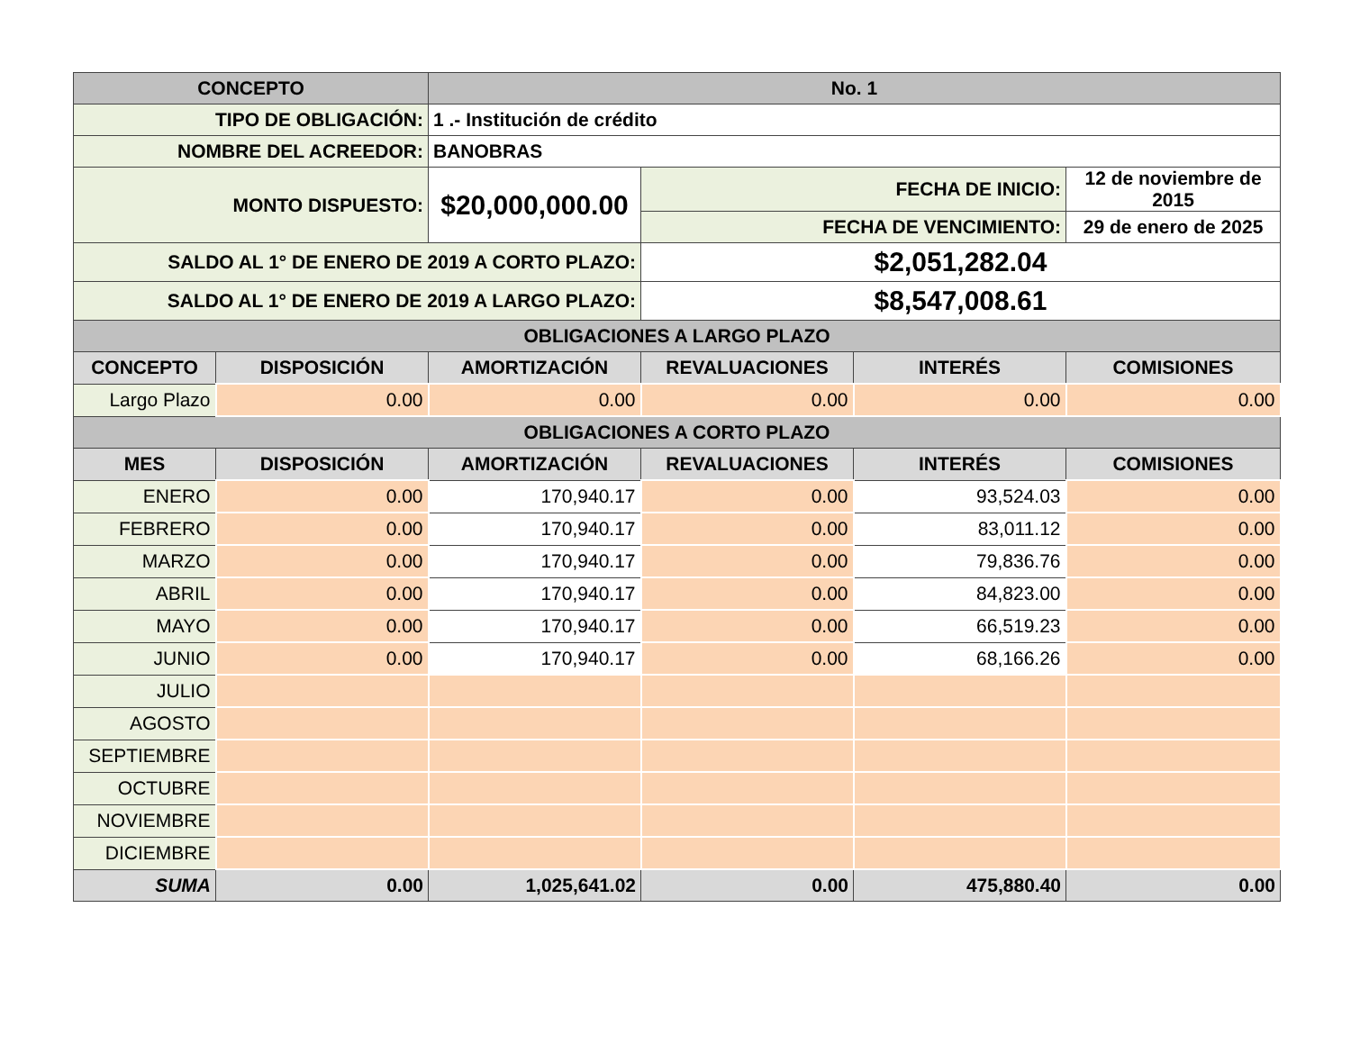| CONCEPTO | | No. 1 | | | |
| --- | --- | --- | --- | --- | --- |
| TIPO DE OBLIGACIÓN: | | 1 .- Institución de crédito | | | |
| NOMBRE DEL ACREEDOR: | | BANOBRAS | | | |
| MONTO DISPUESTO: | | $20,000,000.00 | FECHA DE INICIO: | | 12 de noviembre de 2015 |
| | | | FECHA DE VENCIMIENTO: | | 29 de enero de 2025 |
| SALDO AL 1° DE ENERO DE 2019 A CORTO PLAZO: | | | $2,051,282.04 | | |
| SALDO AL 1° DE ENERO DE 2019 A LARGO PLAZO: | | | $8,547,008.61 | | |
| OBLIGACIONES A LARGO PLAZO | | | | | |
| CONCEPTO | DISPOSICIÓN | AMORTIZACIÓN | REVALUACIONES | INTERÉS | COMISIONES |
| Largo Plazo | 0.00 | 0.00 | 0.00 | 0.00 | 0.00 |
| OBLIGACIONES A CORTO PLAZO | | | | | |
| MES | DISPOSICIÓN | AMORTIZACIÓN | REVALUACIONES | INTERÉS | COMISIONES |
| ENERO | 0.00 | 170,940.17 | 0.00 | 93,524.03 | 0.00 |
| FEBRERO | 0.00 | 170,940.17 | 0.00 | 83,011.12 | 0.00 |
| MARZO | 0.00 | 170,940.17 | 0.00 | 79,836.76 | 0.00 |
| ABRIL | 0.00 | 170,940.17 | 0.00 | 84,823.00 | 0.00 |
| MAYO | 0.00 | 170,940.17 | 0.00 | 66,519.23 | 0.00 |
| JUNIO | 0.00 | 170,940.17 | 0.00 | 68,166.26 | 0.00 |
| JULIO | | | | | |
| AGOSTO | | | | | |
| SEPTIEMBRE | | | | | |
| OCTUBRE | | | | | |
| NOVIEMBRE | | | | | |
| DICIEMBRE | | | | | |
| SUMA | 0.00 | 1,025,641.02 | 0.00 | 475,880.40 | 0.00 |